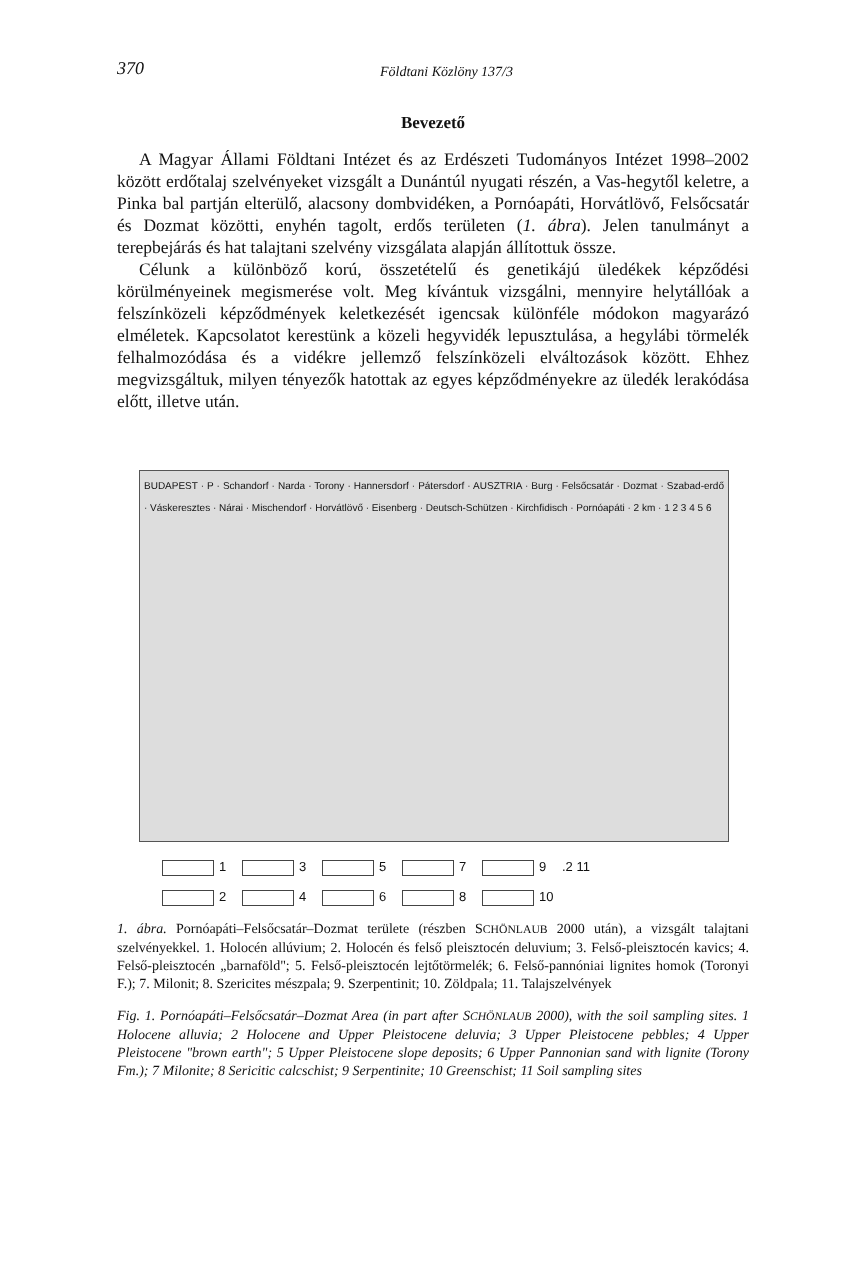370 Földtani Közlöny 137/3
Bevezető
A Magyar Állami Földtani Intézet és az Erdészeti Tudományos Intézet 1998–2002 között erdőtalaj szelvényeket vizsgált a Dunántúl nyugati részén, a Vas-hegytől keletre, a Pinka bal partján elterülő, alacsony dombvidéken, a Pornóapáti, Horvátlövő, Felsőcsatár és Dozmat közötti, enyhén tagolt, erdős területen (1. ábra). Jelen tanulmányt a terepbejárás és hat talajtani szelvény vizsgálata alapján állítottuk össze.
Célunk a különböző korú, összetételű és genetikájú üledékek képződési körülményeinek megismerése volt. Meg kívántuk vizsgálni, mennyire helytállóak a felszínközeli képződmények keletkezését igencsak különféle módokon magyarázó elméletek. Kapcsolatot kerestünk a közeli hegyvidék lepusztulása, a hegylábi törmelék felhalmozódása és a vidékre jellemző felszínközeli elváltozások között. Ehhez megvizsgáltuk, milyen tényezők hatottak az egyes képződményekre az üledék lerakódása előtt, illetve után.
BUDAPEST · P · Schandorf · Narda · Torony · Hannersdorf · Pátersdorf · AUSZTRIA · Burg · Felsőcsatár · Dozmat · Szabad-erdő · Váskeresztes · Nárai · Mischendorf · Horvátlövő · Eisenberg · Deutsch-Schützen · Kirchfidisch · Pornóapáti · 2 km · 1 2 3 4 5 6
13579.2 11 2468 10
1. ábra. Pornóapáti–Felsőcsatár–Dozmat területe (részben SCHÖNLAUB 2000 után), a vizsgált talajtani szelvényekkel. 1. Holocén allúvium; 2. Holocén és felső pleisztocén deluvium; 3. Felső-pleisztocén kavics; 4. Felső-pleisztocén „barnaföld"; 5. Felső-pleisztocén lejtőtörmelék; 6. Felső-pannóniai lignites homok (Toronyi F.); 7. Milonit; 8. Szericites mészpala; 9. Szerpentinit; 10. Zöldpala; 11. Talajszelvények
Fig. 1. Pornóapáti–Felsőcsatár–Dozmat Area (in part after SCHÖNLAUB 2000), with the soil sampling sites. 1 Holocene alluvia; 2 Holocene and Upper Pleistocene deluvia; 3 Upper Pleistocene pebbles; 4 Upper Pleistocene "brown earth"; 5 Upper Pleistocene slope deposits; 6 Upper Pannonian sand with lignite (Torony Fm.); 7 Milonite; 8 Sericitic calcschist; 9 Serpentinite; 10 Greenschist; 11 Soil sampling sites